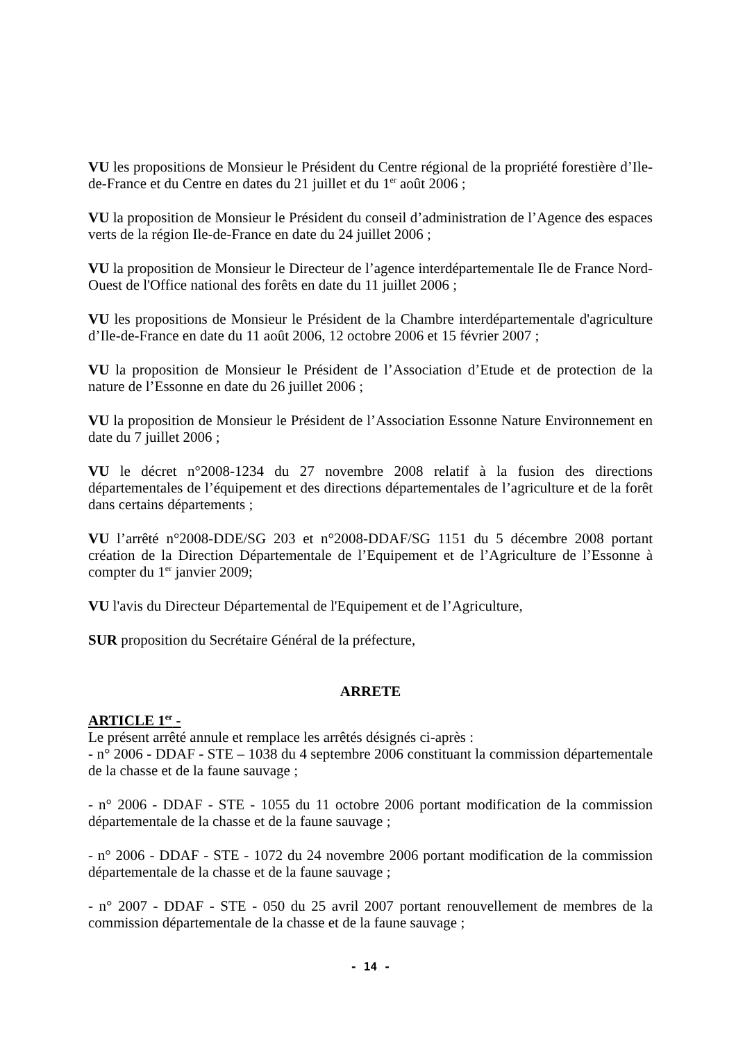VU les propositions de Monsieur le Président du Centre régional de la propriété forestière d’Ile-de-France et du Centre en dates du 21 juillet et du 1<sup>er</sup> août 2006 ;
VU la proposition de Monsieur le Président du conseil d’administration de l’Agence des espaces verts de la région Ile-de-France en date du 24 juillet 2006 ;
VU la proposition de Monsieur le Directeur de l’agence interdépartementale Ile de France Nord-Ouest de l'Office national des forêts en date du 11 juillet 2006 ;
VU les propositions de Monsieur le Président de la Chambre interdépartementale d'agriculture d’Ile-de-France en date du 11 août 2006, 12 octobre 2006 et 15 février 2007 ;
VU la proposition de Monsieur le Président de l’Association d’Etude et de protection de la nature de l’Essonne en date du 26 juillet 2006 ;
VU la proposition de Monsieur le Président de l’Association Essonne Nature Environnement en date du 7 juillet 2006 ;
VU le décret n°2008-1234 du 27 novembre 2008 relatif à la fusion des directions départementales de l’équipement et des directions départementales de l’agriculture et de la forêt dans certains départements ;
VU l’arrêté n°2008-DDE/SG 203 et n°2008-DDAF/SG 1151 du 5 décembre 2008 portant création de la Direction Départementale de l’Equipement et de l’Agriculture de l’Essonne à compter du 1<sup>er</sup> janvier 2009;
VU l'avis du Directeur Départemental de l'Equipement et de l’Agriculture,
SUR proposition du Secrétaire Général de la préfecture,
ARRETE
ARTICLE 1<sup>er</sup> -
Le présent arrêté annule et remplace les arrêtés désignés ci-après :
- n° 2006 - DDAF - STE – 1038 du 4 septembre 2006 constituant la commission départementale de la chasse et de la faune sauvage ;
- n° 2006 - DDAF - STE - 1055 du 11 octobre 2006 portant modification de la commission départementale de la chasse et de la faune sauvage ;
- n° 2006 - DDAF - STE - 1072 du 24 novembre 2006 portant modification de la commission départementale de la chasse et de la faune sauvage ;
- n° 2007 - DDAF - STE - 050 du 25 avril 2007 portant renouvellement de membres de la commission départementale de la chasse et de la faune sauvage ;
- 14 -